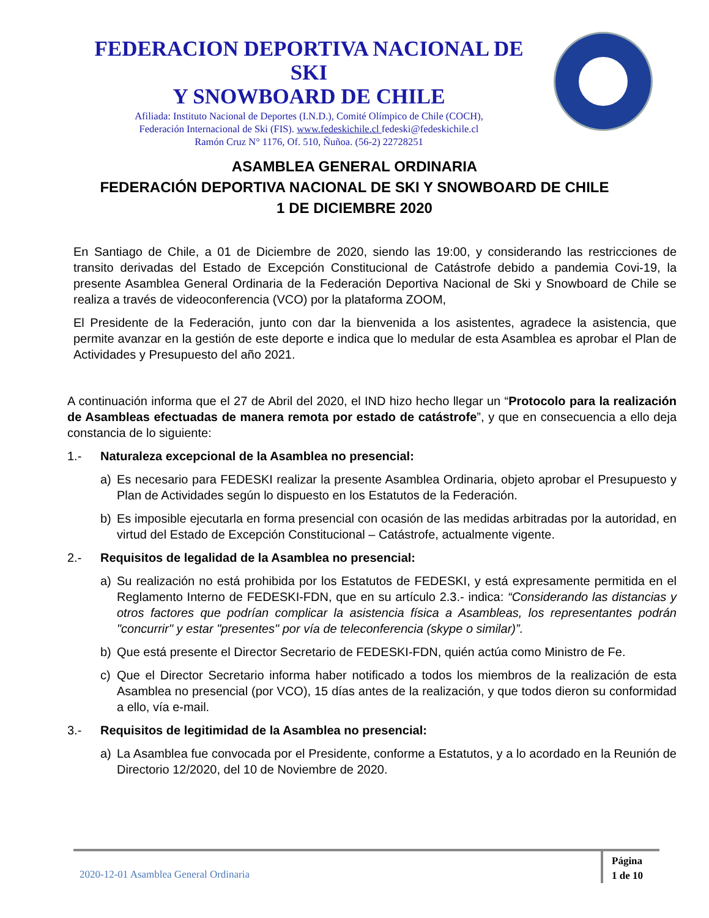FEDERACION DEPORTIVA NACIONAL DE SKI
Y SNOWBOARD DE CHILE
Afiliada: Instituto Nacional de Deportes (I.N.D.), Comité Olímpico de Chile (COCH),
Federación Internacional de Ski (FIS). www.fedeskichile.cl fedeski@fedeskichile.cl
Ramón Cruz N° 1176, Of. 510, Ñuñoa. (56-2) 22728251
ASAMBLEA GENERAL ORDINARIA
FEDERACIÓN DEPORTIVA NACIONAL DE SKI Y SNOWBOARD DE CHILE
1 DE DICIEMBRE 2020
En Santiago de Chile, a 01 de Diciembre de 2020, siendo las 19:00, y considerando las restricciones de transito derivadas del Estado de Excepción Constitucional de Catástrofe debido a pandemia Covi-19, la presente Asamblea General Ordinaria de la Federación Deportiva Nacional de Ski y Snowboard de Chile se realiza a través de videoconferencia (VCO) por la plataforma ZOOM,
El Presidente de la Federación, junto con dar la bienvenida a los asistentes, agradece la asistencia, que permite avanzar en la gestión de este deporte e indica que lo medular de esta Asamblea es aprobar el Plan de Actividades y Presupuesto del año 2021.
A continuación informa que el 27 de Abril del 2020, el IND hizo hecho llegar un “Protocolo para la realización de Asambleas efectuadas de manera remota por estado de catástrofe”, y que en consecuencia a ello deja constancia de lo siguiente:
1.- Naturaleza excepcional de la Asamblea no presencial:
a) Es necesario para FEDESKI realizar la presente Asamblea Ordinaria, objeto aprobar el Presupuesto y Plan de Actividades según lo dispuesto en los Estatutos de la Federación.
b) Es imposible ejecutarla en forma presencial con ocasión de las medidas arbitradas por la autoridad, en virtud del Estado de Excepción Constitucional – Catástrofe, actualmente vigente.
2.- Requisitos de legalidad de la Asamblea no presencial:
a) Su realización no está prohibida por los Estatutos de FEDESKI, y está expresamente permitida en el Reglamento Interno de FEDESKI-FDN, que en su artículo 2.3.- indica: “Considerando las distancias y otros factores que podrían complicar la asistencia física a Asambleas, los representantes podrán "concurrir" y estar "presentes" por vía de teleconferencia (skype o similar)”.
b) Que está presente el Director Secretario de FEDESKI-FDN, quién actúa como Ministro de Fe.
c) Que el Director Secretario informa haber notificado a todos los miembros de la realización de esta Asamblea no presencial (por VCO), 15 días antes de la realización, y que todos dieron su conformidad a ello, vía e-mail.
3.- Requisitos de legitimidad de la Asamblea no presencial:
a) La Asamblea fue convocada por el Presidente, conforme a Estatutos, y a lo acordado en la Reunión de Directorio 12/2020, del 10 de Noviembre de 2020.
2020-12-01 Asamblea General Ordinaria
Página
1 de 10